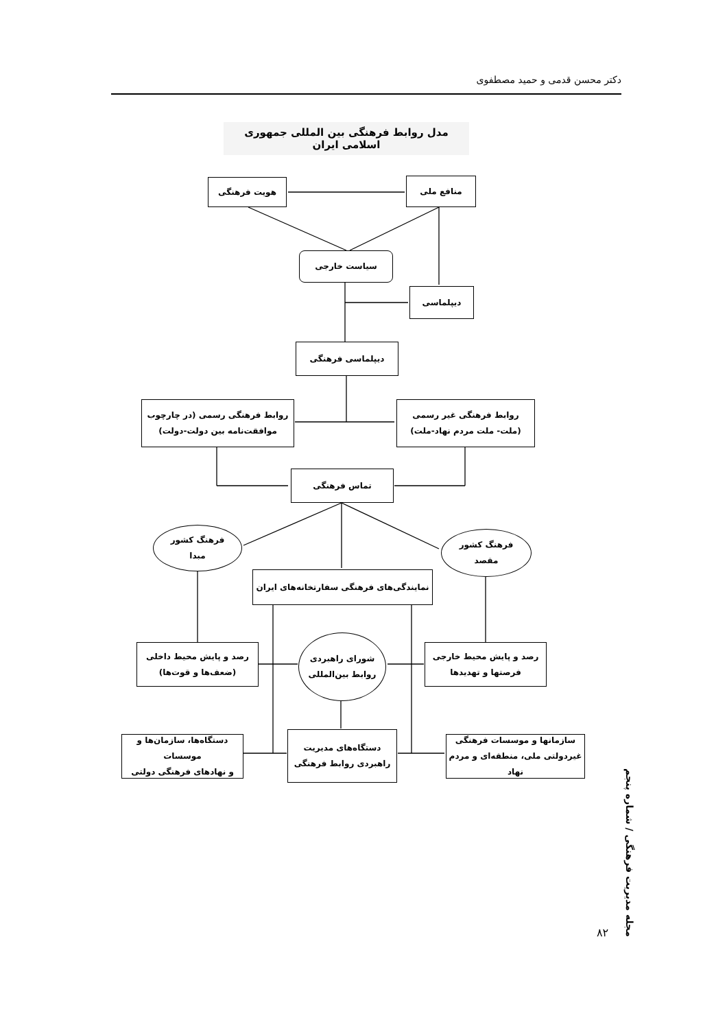دکتر محسن قدمی و حمید مصطفوی
مدل روابط فرهنگی بین المللی جمهوری اسلامی ایران
هویت فرهنگی منافع ملی
سیاست خارجی
دیپلماسی
دیپلماسی فرهنگی
روابط فرهنگی رسمی (در چارچوب
موافقت‌نامه بین دولت-دولت)
روابط فرهنگی غیر رسمی
(ملت- ملت مردم نهاد-ملت)
تماس فرهنگی
فرهنگ کشور
مبدا
فرهنگ کشور
مقصد
نمایندگی‌های فرهنگی سفارتخانه‌های ایران
رصد و پایش محیط داخلی
(ضعف‌ها و قوت‌ها)
شورای راهبردی
روابط بین‌المللی
رصد و پایش محیط خارجی
فرصتها و تهدیدها
دستگاه‌ها، سازمان‌ها و موسسات
و نهادهای فرهنگی دولتی
دستگاه‌های مدیریت
راهبردی روابط فرهنگی
سازمانها و موسسات فرهنگی
غیردولتی ملی، منطقه‌ای و مردم نهاد
مجله مدیریت فرهنگی / شماره پنجم
۸۲